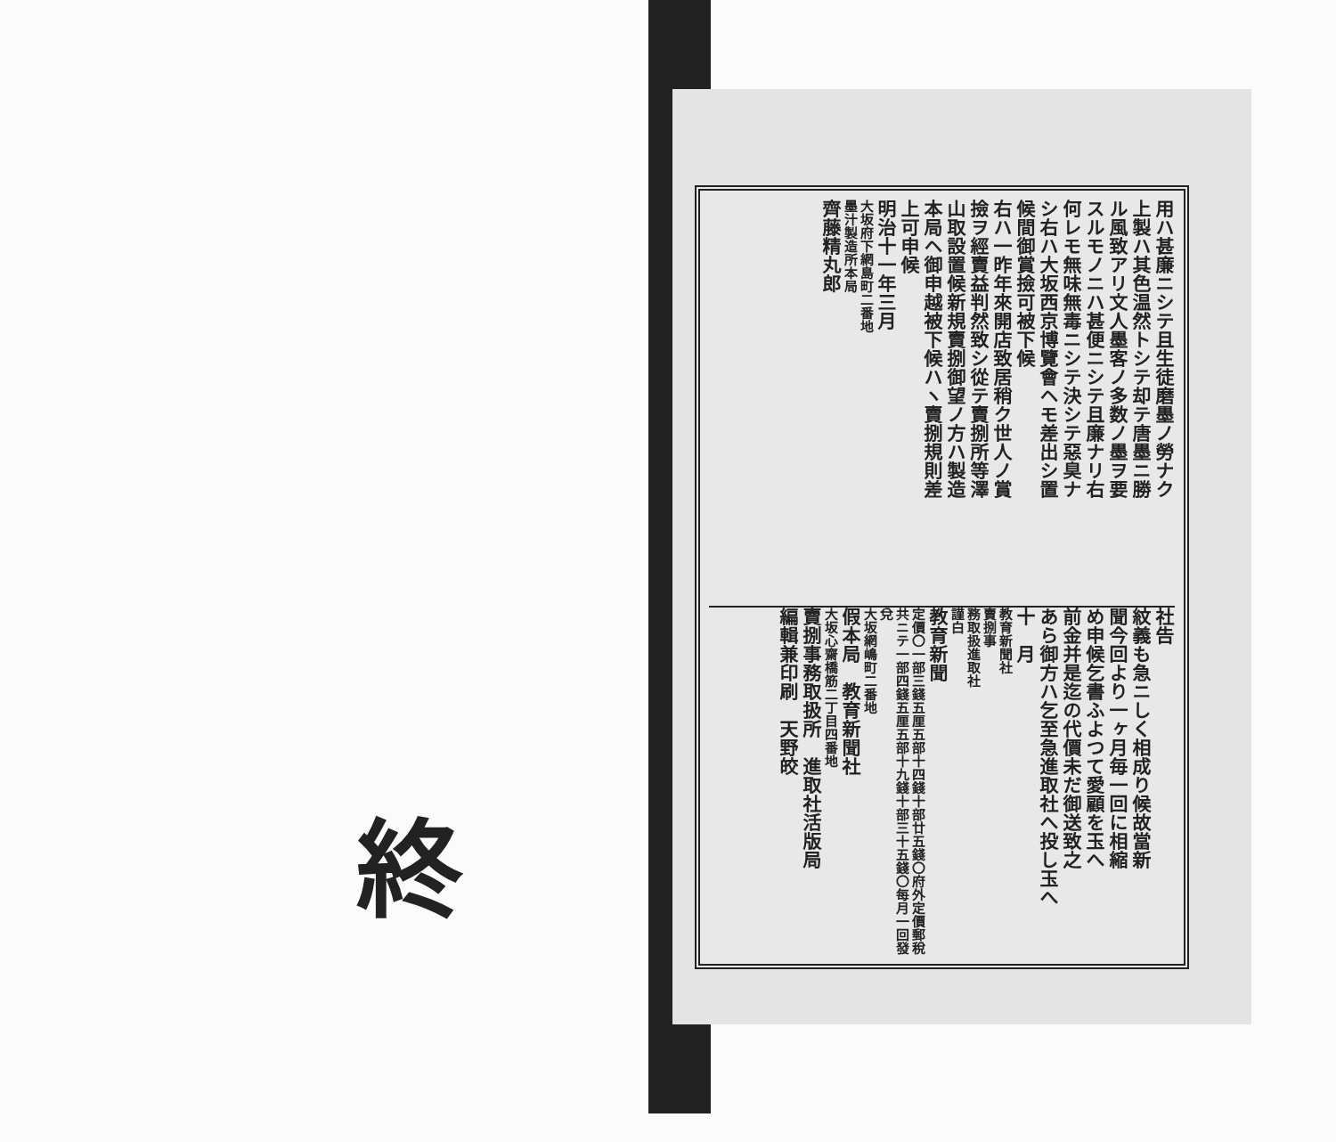終
用ハ甚廉ニシテ且生徒磨墨ノ勞ナク
上製ハ其色温然トシテ却テ唐墨ニ勝
ル風致アリ文人墨客ノ多数ノ墨ヲ要
スルモノニハ甚便ニシテ且廉ナリ右
何レモ無味無毒ニシテ決シテ惡臭ナ
シ右ハ大坂西京博覽會ヘモ差出シ置
候間御賞撿可被下候
右ハ一昨年來開店致居稍ク世人ノ賞
撿ヲ經賣益判然致シ從テ賣捌所等澤
山取設置候新規賣捌御望ノ方ハ製造
本局ヘ御申越被下候ハヽ賣捌規則差
上可申候
明治十一年三月
大坂府下網島町二番地
墨汁製造所本局
齊藤精丸郎
社告
紋義も急ニしく相成り候故當新
聞今回より一ヶ月毎一回に相縮
め申候乞書ふよつて愛顧を玉へ
前金并是迄の代價未だ御送致之
あら御方ハ乞至急進取社へ投し玉へ
十　月
教育新聞社
賣捌事
務取扱進取社
謹白
教育新聞
定價〇一部三錢五厘五部十四錢十部廿五錢〇府外定價郵稅共ニテ一部四錢五厘五部十九錢十部三十五錢〇每月一回發兌
大坂網嶋町二番地
假本局　教育新聞社
大坂心齋橋筋二丁目四番地
賣捌事務取扱所　進取社活版局
編輯兼印刷　天野皎